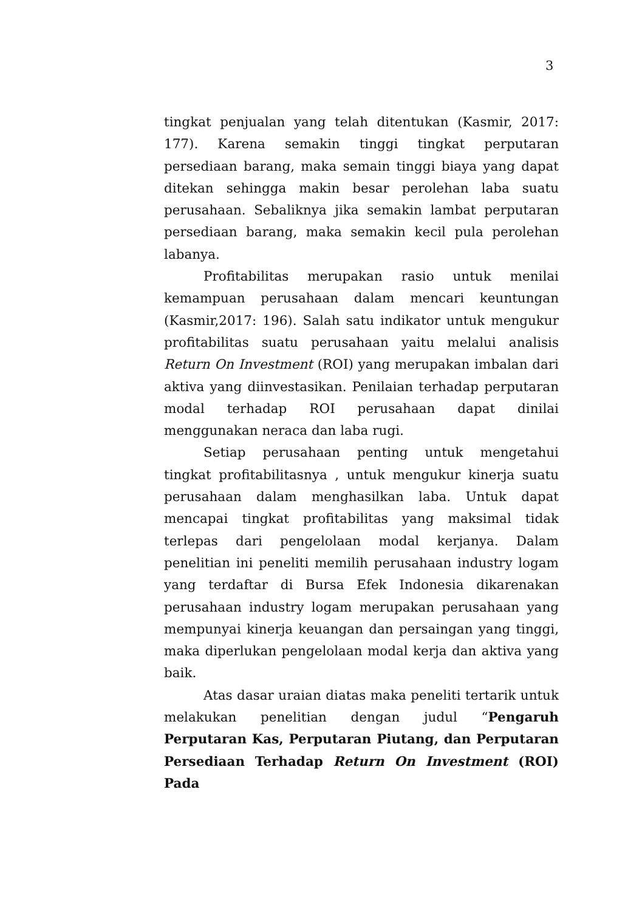3
tingkat penjualan yang telah ditentukan (Kasmir, 2017: 177). Karena semakin tinggi tingkat perputaran persediaan barang, maka semain tinggi biaya yang dapat ditekan sehingga makin besar perolehan laba suatu perusahaan. Sebaliknya jika semakin lambat perputaran persediaan barang, maka semakin kecil pula perolehan labanya.
Profitabilitas merupakan rasio untuk menilai kemampuan perusahaan dalam mencari keuntungan (Kasmir,2017: 196). Salah satu indikator untuk mengukur profitabilitas suatu perusahaan yaitu melalui analisis Return On Investment (ROI) yang merupakan imbalan dari aktiva yang diinvestasikan. Penilaian terhadap perputaran modal terhadap ROI perusahaan dapat dinilai menggunakan neraca dan laba rugi.
Setiap perusahaan penting untuk mengetahui tingkat profitabilitasnya , untuk mengukur kinerja suatu perusahaan dalam menghasilkan laba. Untuk dapat mencapai tingkat profitabilitas yang maksimal tidak terlepas dari pengelolaan modal kerjanya. Dalam penelitian ini peneliti memilih perusahaan industry logam yang terdaftar di Bursa Efek Indonesia dikarenakan perusahaan industry logam merupakan perusahaan yang mempunyai kinerja keuangan dan persaingan yang tinggi, maka diperlukan pengelolaan modal kerja dan aktiva yang baik.
Atas dasar uraian diatas maka peneliti tertarik untuk melakukan penelitian dengan judul “Pengaruh Perputaran Kas, Perputaran Piutang, dan Perputaran Persediaan Terhadap Return On Investment (ROI) Pada